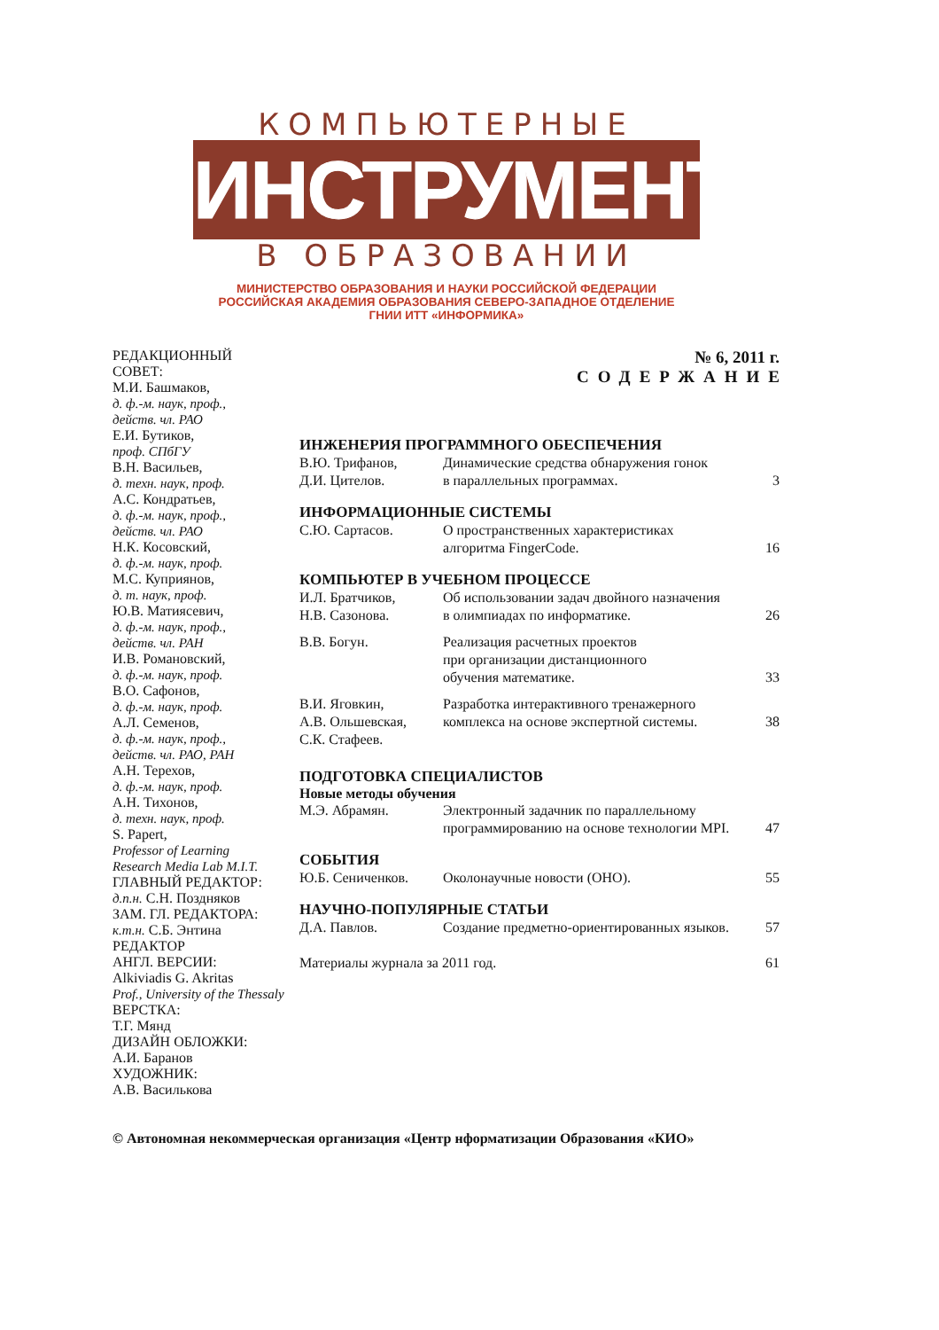КОМПЬЮТЕРНЫЕ
ИНСТРУМЕНТЫ
В ОБРАЗОВАНИИ
МИНИСТЕРСТВО ОБРАЗОВАНИЯ И НАУКИ РОССИЙСКОЙ ФЕДЕРАЦИИ
РОССИЙСКАЯ АКАДЕМИЯ ОБРАЗОВАНИЯ СЕВЕРО-ЗАПАДНОЕ ОТДЕЛЕНИЕ
ГНИИ ИТТ «ИНФОРМИКА»
РЕДАКЦИОННЫЙ
СОВЕТ:
М.И. Башмаков,
д. ф.-м. наук, проф.,
действ. чл. РАО
Е.И. Бутиков,
проф. СПбГУ
В.Н. Васильев,
д. техн. наук, проф.
А.С. Кондратьев,
д. ф.-м. наук, проф.,
действ. чл. РАО
Н.К. Косовский,
д. ф.-м. наук, проф.
М.С. Куприянов,
д. т. наук, проф.
Ю.В. Матиясевич,
д. ф.-м. наук, проф.,
действ. чл. РАН
И.В. Романовский,
д. ф.-м. наук, проф.
В.О. Сафонов,
д. ф.-м. наук, проф.
А.Л. Семенов,
д. ф.-м. наук, проф.,
действ. чл. РАО, РАН
А.Н. Терехов,
д. ф.-м. наук, проф.
А.Н. Тихонов,
д. техн. наук, проф.
S. Papert,
Professor of Learning
Research Media Lab M.I.T.
ГЛАВНЫЙ РЕДАКТОР:
д.п.н. С.Н. Поздняков
ЗАМ. ГЛ. РЕДАКТОРА:
к.т.н. С.Б. Энтина
РЕДАКТОР
АНГЛ. ВЕРСИИ:
Alkiviadis G. Akritas
Prof., University of the Thessaly
ВЕРСТКА:
Т.Г. Мянд
ДИЗАЙН ОБЛОЖКИ:
А.И. Баранов
ХУДОЖНИК:
А.В. Василькова
№ 6, 2011 г.
СОДЕРЖАНИЕ
ИНЖЕНЕРИЯ ПРОГРАММНОГО ОБЕСПЕЧЕНИЯ
В.Ю. Трифанов,
Д.И. Цителов.
Динамические средства обнаружения гонок
в параллельных программах.
3
ИНФОРМАЦИОННЫЕ СИСТЕМЫ
С.Ю. Сартасов. О пространственных характеристиках
алгоритма FingerCode.
16
КОМПЬЮТЕР В УЧЕБНОМ ПРОЦЕССЕ
И.Л. Братчиков,
Н.В. Сазонова.
Об использовании задач двойного назначения
в олимпиадах по информатике.
26
В.В. Богун. Реализация расчетных проектов
при организации дистанционного
обучения математике.
33
В.И. Яговкин,
А.В. Ольшевская,
С.К. Стафеев.
Разработка интерактивного тренажерного
комплекса на основе экспертной системы.
38
ПОДГОТОВКА СПЕЦИАЛИСТОВ
Новые методы обучения
М.Э. Абрамян. Электронный задачник по параллельному
программированию на основе технологии MPI.
47
СОБЫТИЯ
Ю.Б. Сениченков. Околонаучные новости (ОНО). 55
НАУЧНО-ПОПУЛЯРНЫЕ СТАТЬИ
Д.А. Павлов. Создание предметно-ориентированных языков.
57
Материалы журнала за 2011 год. 61
© Автономная некоммерческая организация «Центр нформатизации Образования «КИО»